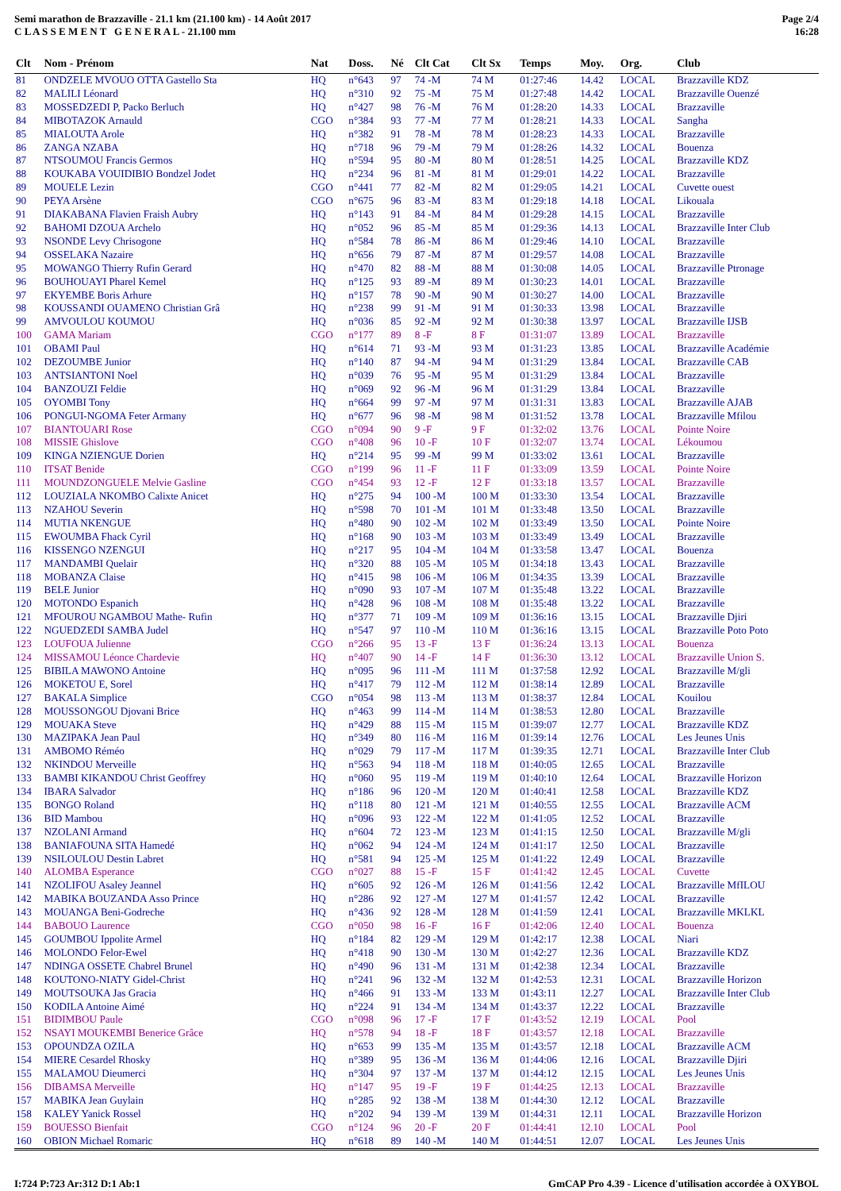Semi marathon de Brazzaville - 21.1 km (21.100 km) - 14 Août 2017
C L A S S E M E N T G E N E R A L - 21.100 mm
Page 2/4
16:28
| Clt | Nom - Prénom | Nat | Doss. | Né | Clt Cat | Clt Sx | Temps | Moy. | Org. | Club |
| --- | --- | --- | --- | --- | --- | --- | --- | --- | --- | --- |
| 81 | ONDZELE MVOUO OTTA Gastello Sta | HQ | n°643 | 97 | 74 -M | 74 M | 01:27:46 | 14.42 | LOCAL | Brazzaville KDZ |
| 82 | MALILI Léonard | HQ | n°310 | 92 | 75 -M | 75 M | 01:27:48 | 14.42 | LOCAL | Brazzaville Ouenzé |
| 83 | MOSSEDZEDI P, Packo Berluch | HQ | n°427 | 98 | 76 -M | 76 M | 01:28:20 | 14.33 | LOCAL | Brazzaville |
| 84 | MIBOTAZOK Arnauld | CGO | n°384 | 93 | 77 -M | 77 M | 01:28:21 | 14.33 | LOCAL | Sangha |
| 85 | MIALOUTA Arole | HQ | n°382 | 91 | 78 -M | 78 M | 01:28:23 | 14.33 | LOCAL | Brazzaville |
| 86 | ZANGA NZABA | HQ | n°718 | 96 | 79 -M | 79 M | 01:28:26 | 14.32 | LOCAL | Bouenza |
| 87 | NTSOUMOU Francis Germos | HQ | n°594 | 95 | 80 -M | 80 M | 01:28:51 | 14.25 | LOCAL | Brazzaville KDZ |
| 88 | KOUKABA VOUIDIBIO Bondzel Jodet | HQ | n°234 | 96 | 81 -M | 81 M | 01:29:01 | 14.22 | LOCAL | Brazzaville |
| 89 | MOUELE Lezin | CGO | n°441 | 77 | 82 -M | 82 M | 01:29:05 | 14.21 | LOCAL | Cuvette ouest |
| 90 | PEYA Arsène | CGO | n°675 | 96 | 83 -M | 83 M | 01:29:18 | 14.18 | LOCAL | Likouala |
| 91 | DIAKABANA Flavien Fraish Aubry | HQ | n°143 | 91 | 84 -M | 84 M | 01:29:28 | 14.15 | LOCAL | Brazzaville |
| 92 | BAHOMI DZOUA Archelo | HQ | n°052 | 96 | 85 -M | 85 M | 01:29:36 | 14.13 | LOCAL | Brazzaville Inter Club |
| 93 | NSONDE Levy Chrisogone | HQ | n°584 | 78 | 86 -M | 86 M | 01:29:46 | 14.10 | LOCAL | Brazzaville |
| 94 | OSSELAKA Nazaire | HQ | n°656 | 79 | 87 -M | 87 M | 01:29:57 | 14.08 | LOCAL | Brazzaville |
| 95 | MOWANGO Thierry Rufin Gerard | HQ | n°470 | 82 | 88 -M | 88 M | 01:30:08 | 14.05 | LOCAL | Brazzaville Ptronage |
| 96 | BOUHOUAYI Pharel Kemel | HQ | n°125 | 93 | 89 -M | 89 M | 01:30:23 | 14.01 | LOCAL | Brazzaville |
| 97 | EKYEMBE Boris Arhure | HQ | n°157 | 78 | 90 -M | 90 M | 01:30:27 | 14.00 | LOCAL | Brazzaville |
| 98 | KOUSSANDI OUAMENO Christian Grâ | HQ | n°238 | 99 | 91 -M | 91 M | 01:30:33 | 13.98 | LOCAL | Brazzaville |
| 99 | AMVOULOU KOUMOU | HQ | n°036 | 85 | 92 -M | 92 M | 01:30:38 | 13.97 | LOCAL | Brazzaville IJSB |
| 100 | GAMA Mariam | CGO | n°177 | 89 | 8 -F | 8 F | 01:31:07 | 13.89 | LOCAL | Brazzaville |
| 101 | OBAMI Paul | HQ | n°614 | 71 | 93 -M | 93 M | 01:31:23 | 13.85 | LOCAL | Brazzaville Académie |
| 102 | DEZOUMBE Junior | HQ | n°140 | 87 | 94 -M | 94 M | 01:31:29 | 13.84 | LOCAL | Brazzaville CAB |
| 103 | ANTSIANTONI Noel | HQ | n°039 | 76 | 95 -M | 95 M | 01:31:29 | 13.84 | LOCAL | Brazzaville |
| 104 | BANZOUZI Feldie | HQ | n°069 | 92 | 96 -M | 96 M | 01:31:29 | 13.84 | LOCAL | Brazzaville |
| 105 | OYOMBI Tony | HQ | n°664 | 99 | 97 -M | 97 M | 01:31:31 | 13.83 | LOCAL | Brazzaville AJAB |
| 106 | PONGUI-NGOMA Feter Armany | HQ | n°677 | 96 | 98 -M | 98 M | 01:31:52 | 13.78 | LOCAL | Brazzaville Mfilou |
| 107 | BIANTOUARI Rose | CGO | n°094 | 90 | 9 -F | 9 F | 01:32:02 | 13.76 | LOCAL | Pointe Noire |
| 108 | MISSIE Ghislove | CGO | n°408 | 96 | 10 -F | 10 F | 01:32:07 | 13.74 | LOCAL | Lékoumou |
| 109 | KINGA NZIENGUE Dorien | HQ | n°214 | 95 | 99 -M | 99 M | 01:33:02 | 13.61 | LOCAL | Brazzaville |
| 110 | ITSAT Benide | CGO | n°199 | 96 | 11 -F | 11 F | 01:33:09 | 13.59 | LOCAL | Pointe Noire |
| 111 | MOUNDZONGUELE Melvie Gasline | CGO | n°454 | 93 | 12 -F | 12 F | 01:33:18 | 13.57 | LOCAL | Brazzaville |
| 112 | LOUZIALA NKOMBO Calixte Anicet | HQ | n°275 | 94 | 100 -M | 100 M | 01:33:30 | 13.54 | LOCAL | Brazzaville |
| 113 | NZAHOU Severin | HQ | n°598 | 70 | 101 -M | 101 M | 01:33:48 | 13.50 | LOCAL | Brazzaville |
| 114 | MUTIA NKENGUE | HQ | n°480 | 90 | 102 -M | 102 M | 01:33:49 | 13.50 | LOCAL | Pointe Noire |
| 115 | EWOUMBA Fhack Cyril | HQ | n°168 | 90 | 103 -M | 103 M | 01:33:49 | 13.49 | LOCAL | Brazzaville |
| 116 | KISSENGO NZENGUI | HQ | n°217 | 95 | 104 -M | 104 M | 01:33:58 | 13.47 | LOCAL | Bouenza |
| 117 | MANDAMBI Quelair | HQ | n°320 | 88 | 105 -M | 105 M | 01:34:18 | 13.43 | LOCAL | Brazzaville |
| 118 | MOBANZA Claise | HQ | n°415 | 98 | 106 -M | 106 M | 01:34:35 | 13.39 | LOCAL | Brazzaville |
| 119 | BELE Junior | HQ | n°090 | 93 | 107 -M | 107 M | 01:35:48 | 13.22 | LOCAL | Brazzaville |
| 120 | MOTONDO Espanich | HQ | n°428 | 96 | 108 -M | 108 M | 01:35:48 | 13.22 | LOCAL | Brazzaville |
| 121 | MFOUROU NGAMBOU Mathe- Rufin | HQ | n°377 | 71 | 109 -M | 109 M | 01:36:16 | 13.15 | LOCAL | Brazzaville Djiri |
| 122 | NGUEDZEDI SAMBA Judel | HQ | n°547 | 97 | 110 -M | 110 M | 01:36:16 | 13.15 | LOCAL | Brazzaville Poto Poto |
| 123 | LOUFOUA Julienne | CGO | n°266 | 95 | 13 -F | 13 F | 01:36:24 | 13.13 | LOCAL | Bouenza |
| 124 | MISSAMOU Léonce Chardevie | HQ | n°407 | 90 | 14 -F | 14 F | 01:36:30 | 13.12 | LOCAL | Brazzaville Union S. |
| 125 | BIBILA MAWONO Antoine | HQ | n°095 | 96 | 111 -M | 111 M | 01:37:58 | 12.92 | LOCAL | Brazzaville M/gli |
| 126 | MOKETOU E, Sorel | HQ | n°417 | 79 | 112 -M | 112 M | 01:38:14 | 12.89 | LOCAL | Brazzaville |
| 127 | BAKALA Simplice | CGO | n°054 | 98 | 113 -M | 113 M | 01:38:37 | 12.84 | LOCAL | Kouilou |
| 128 | MOUSSONGOU Djovani Brice | HQ | n°463 | 99 | 114 -M | 114 M | 01:38:53 | 12.80 | LOCAL | Brazzaville |
| 129 | MOUAKA Steve | HQ | n°429 | 88 | 115 -M | 115 M | 01:39:07 | 12.77 | LOCAL | Brazzaville KDZ |
| 130 | MAZIPAKA Jean Paul | HQ | n°349 | 80 | 116 -M | 116 M | 01:39:14 | 12.76 | LOCAL | Les Jeunes Unis |
| 131 | AMBOMO Réméo | HQ | n°029 | 79 | 117 -M | 117 M | 01:39:35 | 12.71 | LOCAL | Brazzaville Inter Club |
| 132 | NKINDOU Merveille | HQ | n°563 | 94 | 118 -M | 118 M | 01:40:05 | 12.65 | LOCAL | Brazzaville |
| 133 | BAMBI KIKANDOU Christ Geoffrey | HQ | n°060 | 95 | 119 -M | 119 M | 01:40:10 | 12.64 | LOCAL | Brazzaville Horizon |
| 134 | IBARA Salvador | HQ | n°186 | 96 | 120 -M | 120 M | 01:40:41 | 12.58 | LOCAL | Brazzaville KDZ |
| 135 | BONGO Roland | HQ | n°118 | 80 | 121 -M | 121 M | 01:40:55 | 12.55 | LOCAL | Brazzaville ACM |
| 136 | BID Mambou | HQ | n°096 | 93 | 122 -M | 122 M | 01:41:05 | 12.52 | LOCAL | Brazzaville |
| 137 | NZOLANI Armand | HQ | n°604 | 72 | 123 -M | 123 M | 01:41:15 | 12.50 | LOCAL | Brazzaville M/gli |
| 138 | BANIAFOUNA SITA Hamedé | HQ | n°062 | 94 | 124 -M | 124 M | 01:41:17 | 12.50 | LOCAL | Brazzaville |
| 139 | NSILOULOU Destin Labret | HQ | n°581 | 94 | 125 -M | 125 M | 01:41:22 | 12.49 | LOCAL | Brazzaville |
| 140 | ALOMBA Esperance | CGO | n°027 | 88 | 15 -F | 15 F | 01:41:42 | 12.45 | LOCAL | Cuvette |
| 141 | NZOLIFOU Asaley Jeannel | HQ | n°605 | 92 | 126 -M | 126 M | 01:41:56 | 12.42 | LOCAL | Brazzaville MfILOU |
| 142 | MABIKA BOUZANDA Asso Prince | HQ | n°286 | 92 | 127 -M | 127 M | 01:41:57 | 12.42 | LOCAL | Brazzaville |
| 143 | MOUANGA Beni-Godreche | HQ | n°436 | 92 | 128 -M | 128 M | 01:41:59 | 12.41 | LOCAL | Brazzaville MKLKL |
| 144 | BABOUO Laurence | CGO | n°050 | 98 | 16 -F | 16 F | 01:42:06 | 12.40 | LOCAL | Bouenza |
| 145 | GOUMBOU Ippolite Armel | HQ | n°184 | 82 | 129 -M | 129 M | 01:42:17 | 12.38 | LOCAL | Niari |
| 146 | MOLONDO Felor-Ewel | HQ | n°418 | 90 | 130 -M | 130 M | 01:42:27 | 12.36 | LOCAL | Brazzaville KDZ |
| 147 | NDINGA OSSETE Chabrel Brunel | HQ | n°490 | 96 | 131 -M | 131 M | 01:42:38 | 12.34 | LOCAL | Brazzaville |
| 148 | KOUTONO-NIATY Gidel-Christ | HQ | n°241 | 96 | 132 -M | 132 M | 01:42:53 | 12.31 | LOCAL | Brazzaville Horizon |
| 149 | MOUTSOUKA Jas Gracia | HQ | n°466 | 91 | 133 -M | 133 M | 01:43:11 | 12.27 | LOCAL | Brazzaville Inter Club |
| 150 | KODILA Antoine Aimé | HQ | n°224 | 91 | 134 -M | 134 M | 01:43:37 | 12.22 | LOCAL | Brazzaville |
| 151 | BIDIMBOU Paule | CGO | n°098 | 96 | 17 -F | 17 F | 01:43:52 | 12.19 | LOCAL | Pool |
| 152 | NSAYI MOUKEMBI Benerice Grâce | HQ | n°578 | 94 | 18 -F | 18 F | 01:43:57 | 12.18 | LOCAL | Brazzaville |
| 153 | OPOUNDZA OZILA | HQ | n°653 | 99 | 135 -M | 135 M | 01:43:57 | 12.18 | LOCAL | Brazzaville ACM |
| 154 | MIERE Cesardel Rhosky | HQ | n°389 | 95 | 136 -M | 136 M | 01:44:06 | 12.16 | LOCAL | Brazzaville Djiri |
| 155 | MALAMOU Dieumerci | HQ | n°304 | 97 | 137 -M | 137 M | 01:44:12 | 12.15 | LOCAL | Les Jeunes Unis |
| 156 | DIBAMSA Merveille | HQ | n°147 | 95 | 19 -F | 19 F | 01:44:25 | 12.13 | LOCAL | Brazzaville |
| 157 | MABIKA Jean Guylain | HQ | n°285 | 92 | 138 -M | 138 M | 01:44:30 | 12.12 | LOCAL | Brazzaville |
| 158 | KALEY Yanick Rossel | HQ | n°202 | 94 | 139 -M | 139 M | 01:44:31 | 12.11 | LOCAL | Brazzaville Horizon |
| 159 | BOUESSO Bienfait | CGO | n°124 | 96 | 20 -F | 20 F | 01:44:41 | 12.10 | LOCAL | Pool |
| 160 | OBION Michael Romaric | HQ | n°618 | 89 | 140 -M | 140 M | 01:44:51 | 12.07 | LOCAL | Les Jeunes Unis |
I:724 P:723 Ar:312 D:1 Ab:1 GmCAP Pro 4.39 - Licence d'utilisation accordée à OXYBOL